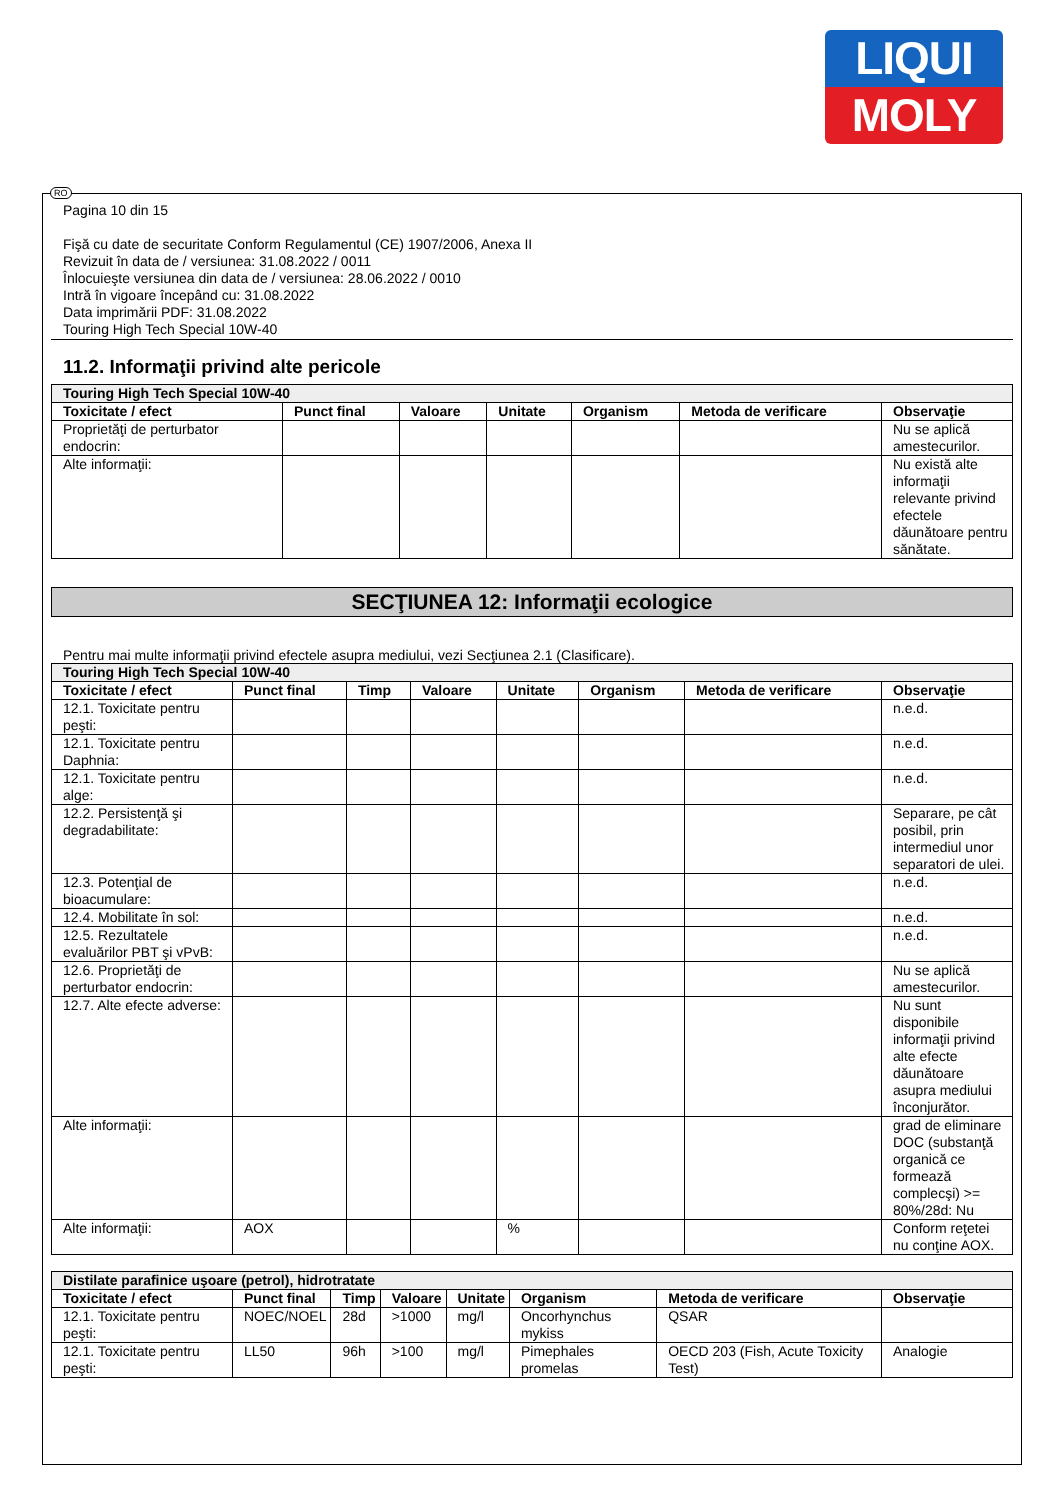LIQUI
MOLY
Pagina 10 din 15
Fişă cu date de securitate Conform Regulamentul (CE) 1907/2006, Anexa II
Revizuit în data de / versiunea: 31.08.2022 / 0011
Înlocuieşte versiunea din data de / versiunea: 28.06.2022 / 0010
Intră în vigoare începând cu: 31.08.2022
Data imprimării PDF: 31.08.2022
Touring High Tech Special 10W-40
11.2. Informaţii privind alte pericole
| Touring High Tech Special 10W-40 | | | | | | |
| Toxicitate / efect | Punct final | Valoare | Unitate | Organism | Metoda de verificare | Observaţie |
| Proprietăţi de perturbator endocrin: | | | | | | Nu se aplică amestecurilor. |
| Alte informaţii: | | | | | | Nu există alte informaţii relevante privind efectele dăunătoare pentru sănătate. |
SECŢIUNEA 12: Informaţii ecologice
Pentru mai multe informaţii privind efectele asupra mediului, vezi Secţiunea 2.1 (Clasificare).
| Touring High Tech Special 10W-40 | | | | | | | |
| Toxicitate / efect | Punct final | Timp | Valoare | Unitate | Organism | Metoda de verificare | Observaţie |
| 12.1. Toxicitate pentru peşti: | | | | | | | n.e.d. |
| 12.1. Toxicitate pentru Daphnia: | | | | | | | n.e.d. |
| 12.1. Toxicitate pentru alge: | | | | | | | n.e.d. |
| 12.2. Persistenţă şi degradabilitate: | | | | | | | Separare, pe cât posibil, prin intermediul unor separatori de ulei. |
| 12.3. Potenţial de bioacumulare: | | | | | | | n.e.d. |
| 12.4. Mobilitate în sol: | | | | | | | n.e.d. |
| 12.5. Rezultatele evaluărilor PBT şi vPvB: | | | | | | | n.e.d. |
| 12.6. Proprietăţi de perturbator endocrin: | | | | | | | Nu se aplică amestecurilor. |
| 12.7. Alte efecte adverse: | | | | | | | Nu sunt disponibile informaţii privind alte efecte dăunătoare asupra mediului înconjurător. |
| Alte informaţii: | | | | | | | grad de eliminare DOC (substanţă organică ce formează complecşi) >= 80%/28d: Nu |
| Alte informaţii: | AOX | | | % | | | Conform reţetei nu conţine AOX. |
| Distilate parafinice uşoare (petrol), hidrotratate | | | | | | | |
| Toxicitate / efect | Punct final | Timp | Valoare | Unitate | Organism | Metoda de verificare | Observaţie |
| 12.1. Toxicitate pentru peşti: | NOEC/NOEL | 28d | >1000 | mg/l | Oncorhynchus mykiss | QSAR | |
| 12.1. Toxicitate pentru peşti: | LL50 | 96h | >100 | mg/l | Pimephales promelas | OECD 203 (Fish, Acute Toxicity Test) | Analogie |
RO